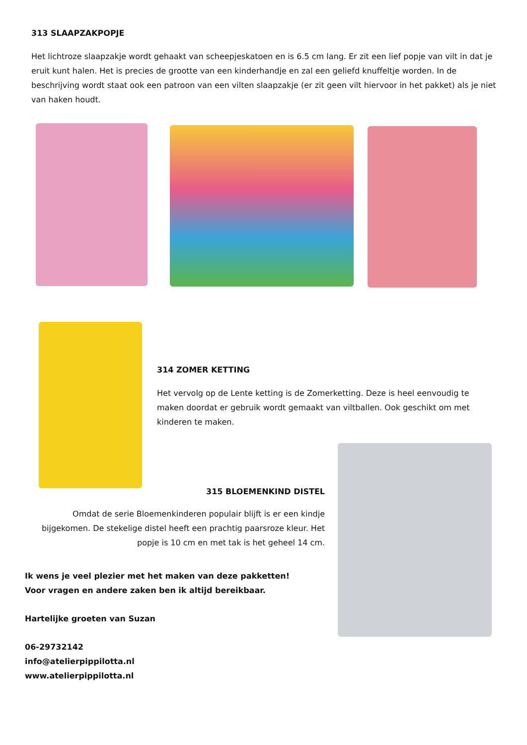313 SLAAPZAKPOPJE
Het lichtroze slaapzakje wordt gehaakt van scheepjeskatoen en is 6.5 cm lang. Er zit een lief popje van vilt in dat je eruit kunt halen. Het is precies de grootte van een kinderhandje en zal een geliefd knuffeltje worden. In de beschrijving wordt staat ook een patroon van een vilten slaapzakje (er zit geen vilt hiervoor in het pakket) als je niet van haken houdt.
314 ZOMER KETTING
Het vervolg op de Lente ketting is de Zomerketting. Deze is heel eenvoudig te maken doordat er gebruik wordt gemaakt van viltballen. Ook geschikt om met kinderen te maken.
315 BLOEMENKIND DISTEL
Omdat de serie Bloemenkinderen populair blijft is er een kindje bijgekomen. De stekelige distel heeft een prachtig paarsroze kleur. Het popje is 10 cm en met tak is het geheel 14 cm.
Ik wens je veel plezier met het maken van deze pakketten!
Voor vragen en andere zaken ben ik altijd bereikbaar.
Hartelijke groeten van Suzan
06-29732142
info@atelierpippilotta.nl
www.atelierpippilotta.nl